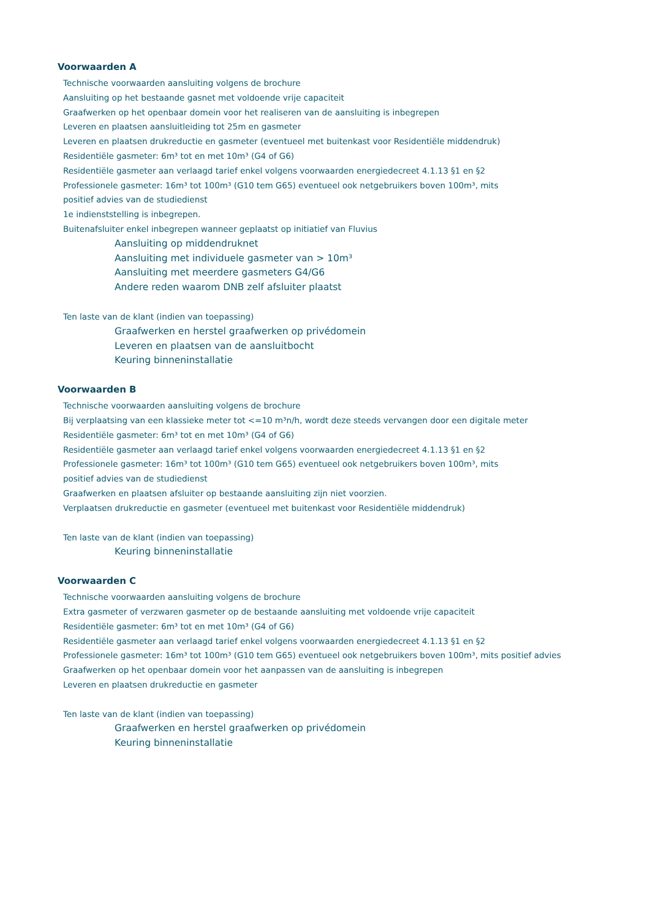Voorwaarden A
Technische voorwaarden aansluiting volgens de brochure
Aansluiting op het bestaande gasnet met voldoende vrije capaciteit
Graafwerken op het openbaar domein voor het realiseren van de aansluiting is inbegrepen
Leveren en plaatsen aansluitleiding tot 25m en gasmeter
Leveren en plaatsen drukreductie en gasmeter (eventueel met buitenkast voor Residentiële middendruk)
Residentiële gasmeter: 6m³ tot en met 10m³ (G4 of G6)
Residentiële gasmeter aan verlaagd tarief enkel volgens voorwaarden energiedecreet 4.1.13 §1 en §2
Professionele gasmeter: 16m³ tot 100m³ (G10 tem G65) eventueel ook netgebruikers boven 100m³, mits
positief advies van de studiedienst
1e indienststelling is inbegrepen.
Buitenafsluiter enkel inbegrepen wanneer geplaatst op initiatief van Fluvius
Aansluiting op middendruknet
Aansluiting met individuele gasmeter van > 10m³
Aansluiting met meerdere gasmeters G4/G6
Andere reden waarom DNB zelf afsluiter plaatst
Ten laste van de klant (indien van toepassing)
Graafwerken en herstel graafwerken op privédomein
Leveren en plaatsen van de aansluitbocht
Keuring binneninstallatie
Voorwaarden B
Technische voorwaarden aansluiting volgens de brochure
Bij verplaatsing van een klassieke meter tot <=10 m³n/h, wordt deze steeds vervangen door een digitale meter
Residentiële gasmeter: 6m³ tot en met 10m³ (G4 of G6)
Residentiële gasmeter aan verlaagd tarief enkel volgens voorwaarden energiedecreet 4.1.13 §1 en §2
Professionele gasmeter: 16m³ tot 100m³ (G10 tem G65) eventueel ook netgebruikers boven 100m³, mits
positief advies van de studiedienst
Graafwerken en plaatsen afsluiter op bestaande aansluiting zijn niet voorzien.
Verplaatsen drukreductie en gasmeter (eventueel met buitenkast voor Residentiële middendruk)
Ten laste van de klant (indien van toepassing)
Keuring binneninstallatie
Voorwaarden C
Technische voorwaarden aansluiting volgens de brochure
Extra gasmeter of verzwaren gasmeter op de bestaande aansluiting met voldoende vrije capaciteit
Residentiële gasmeter: 6m³ tot en met 10m³ (G4 of G6)
Residentiële gasmeter aan verlaagd tarief enkel volgens voorwaarden energiedecreet 4.1.13 §1 en §2
Professionele gasmeter: 16m³ tot 100m³ (G10 tem G65) eventueel ook netgebruikers boven 100m³, mits positief advies
Graafwerken op het openbaar domein voor het aanpassen van de aansluiting is inbegrepen
Leveren en plaatsen drukreductie en gasmeter
Ten laste van de klant (indien van toepassing)
Graafwerken en herstel graafwerken op privédomein
Keuring binneninstallatie